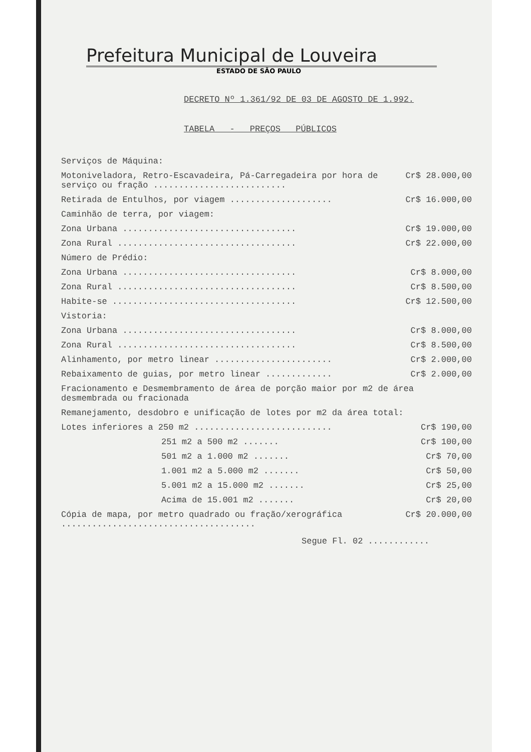Prefeitura Municipal de Louveira
ESTADO DE SÃO PAULO
DECRETO Nº 1.361/92 DE 03 DE AGOSTO DE 1.992.
TABELA - PREÇOS PÚBLICOS
| Serviços de Máquina: | |
| Motoniveladora, Retro-Escavadeira, Pá-Carregadeira por hora de serviço ou fração .......................... | Cr$ 28.000,00 |
| Retirada de Entulhos, por viagem .................... | Cr$ 16.000,00 |
| Caminhão de terra, por viagem: | |
| Zona Urbana .................................. | Cr$ 19.000,00 |
| Zona Rural ................................... | Cr$ 22.000,00 |
| Número de Prédio: | |
| Zona Urbana .................................. | Cr$ 8.000,00 |
| Zona Rural ................................... | Cr$ 8.500,00 |
| Habite-se .................................... | Cr$ 12.500,00 |
| Vistoria: | |
| Zona Urbana .................................. | Cr$ 8.000,00 |
| Zona Rural ................................... | Cr$ 8.500,00 |
| Alinhamento, por metro linear ....................... | Cr$ 2.000,00 |
| Rebaixamento de guias, por metro linear ............. | Cr$ 2.000,00 |
| Fracionamento e Desmembramento de área de porção maior por m2 de área desmembrada ou fracionada | |
| Remanejamento, desdobro e unificação de lotes por m2 da área total: | |
| Lotes inferiores a 250 m2 ........................... | Cr$ 190,00 |
| 251 m2 a 500 m2 ....... | Cr$ 100,00 |
| 501 m2 a 1.000 m2 ....... | Cr$ 70,00 |
| 1.001 m2 a 5.000 m2 ....... | Cr$ 50,00 |
| 5.001 m2 a 15.000 m2 ....... | Cr$ 25,00 |
| Acima de 15.001 m2 ....... | Cr$ 20,00 |
| Cópia de mapa, por metro quadrado ou fração/xerográfica ...................................... | Cr$ 20.000,00 |
Segue Fl. 02 ............